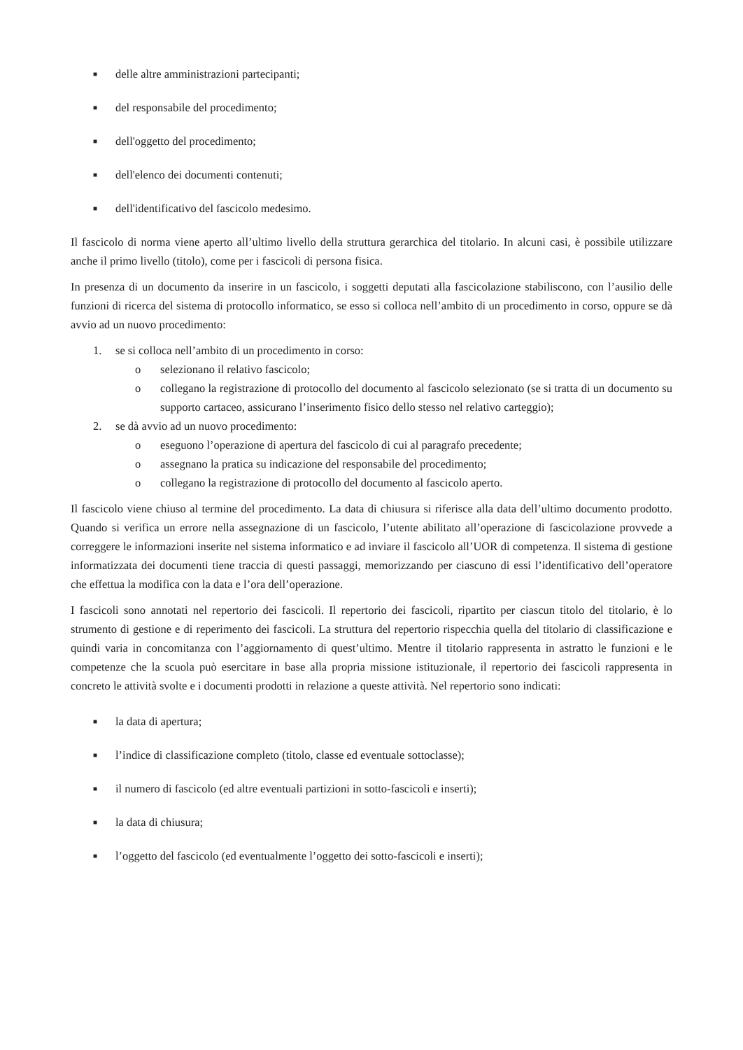■ delle altre amministrazioni partecipanti;
■ del responsabile del procedimento;
■ dell'oggetto del procedimento;
■ dell'elenco dei documenti contenuti;
■ dell'identificativo del fascicolo medesimo.
Il fascicolo di norma viene aperto all’ultimo livello della struttura gerarchica del titolario. In alcuni casi, è possibile utilizzare anche il primo livello (titolo), come per i fascicoli di persona fisica.
In presenza di un documento da inserire in un fascicolo, i soggetti deputati alla fascicolazione stabiliscono, con l’ausilio delle funzioni di ricerca del sistema di protocollo informatico, se esso si colloca nell’ambito di un procedimento in corso, oppure se dà avvio ad un nuovo procedimento:
1. se si colloca nell’ambito di un procedimento in corso:
o selezionano il relativo fascicolo;
o collegano la registrazione di protocollo del documento al fascicolo selezionato (se si tratta di un documento su supporto cartaceo, assicurano l’inserimento fisico dello stesso nel relativo carteggio);
2. se dà avvio ad un nuovo procedimento:
o eseguono l’operazione di apertura del fascicolo di cui al paragrafo precedente;
o assegnano la pratica su indicazione del responsabile del procedimento;
o collegano la registrazione di protocollo del documento al fascicolo aperto.
Il fascicolo viene chiuso al termine del procedimento. La data di chiusura si riferisce alla data dell’ultimo documento prodotto. Quando si verifica un errore nella assegnazione di un fascicolo, l’utente abilitato all’operazione di fascicolazione provvede a correggere le informazioni inserite nel sistema informatico e ad inviare il fascicolo all’UOR di competenza. Il sistema di gestione informatizzata dei documenti tiene traccia di questi passaggi, memorizzando per ciascuno di essi l’identificativo dell’operatore che effettua la modifica con la data e l’ora dell’operazione.
I fascicoli sono annotati nel repertorio dei fascicoli. Il repertorio dei fascicoli, ripartito per ciascun titolo del titolario, è lo strumento di gestione e di reperimento dei fascicoli. La struttura del repertorio rispecchia quella del titolario di classificazione e quindi varia in concomitanza con l’aggiornamento di quest’ultimo. Mentre il titolario rappresenta in astratto le funzioni e le competenze che la scuola può esercitare in base alla propria missione istituzionale, il repertorio dei fascicoli rappresenta in concreto le attività svolte e i documenti prodotti in relazione a queste attività. Nel repertorio sono indicati:
■ la data di apertura;
■ l’indice di classificazione completo (titolo, classe ed eventuale sottoclasse);
■ il numero di fascicolo (ed altre eventuali partizioni in sotto-fascicoli e inserti);
■ la data di chiusura;
■ l’oggetto del fascicolo (ed eventualmente l’oggetto dei sotto-fascicoli e inserti);